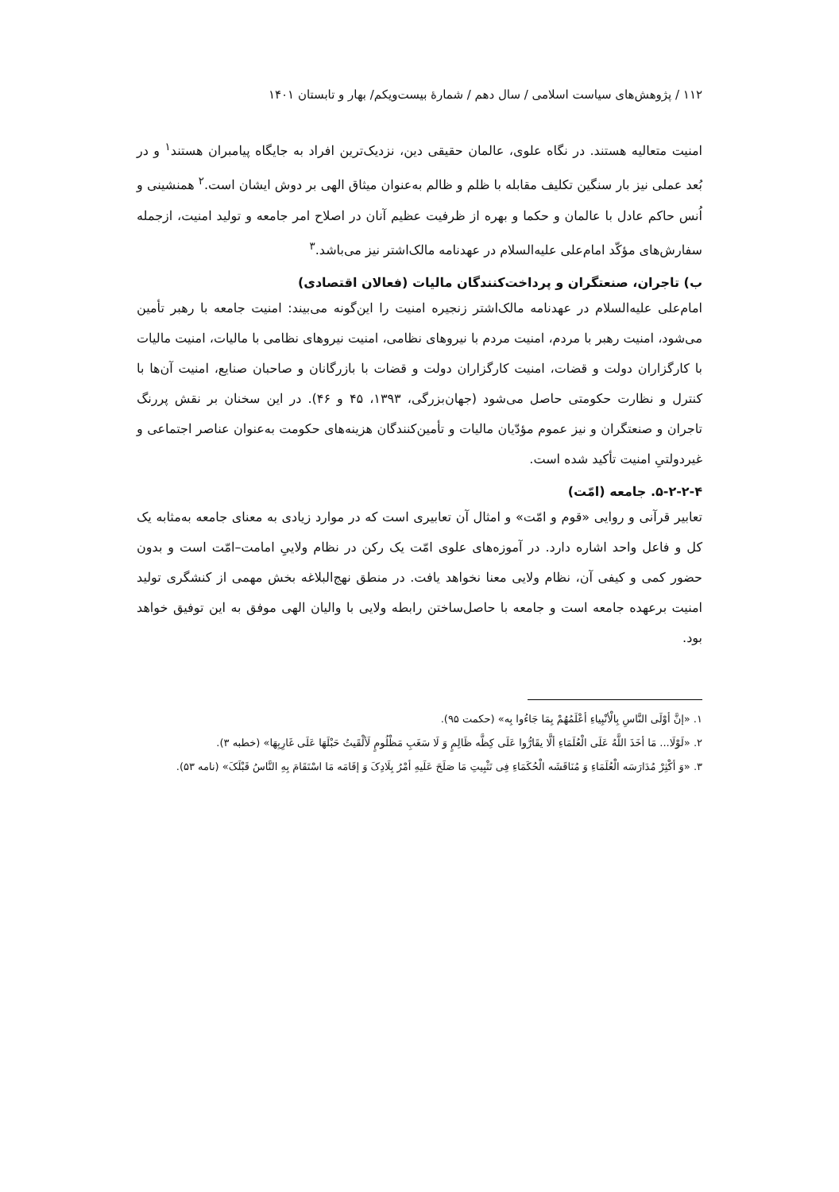۱۱۲ / پژوهش‌های سیاست اسلامی / سال دهم / شمارهٔ بیست‌ویکم/ بهار و تابستان ۱۴۰۱
امنیت متعالیه هستند. در نگاه علوی، عالمان حقیقی دین، نزدیک‌ترین افراد به جایگاه پیامبران هستند<sup>۱</sup> و در بُعد عملی نیز بار سنگین تکلیف مقابله با ظلم و ظالم به‌عنوان میثاق الهی بر دوش ایشان است.<sup>۲</sup> همنشینی و اُنس حاکم عادل با عالمان و حکما و بهره از ظرفیت عظیم آنان در اصلاح امر جامعه و تولید امنیت، ازجمله سفارش‌های مؤکّد امام‌علی‌ علیه‌السلام در عهدنامه مالک‌اشتر نیز می‌باشد.<sup>۳</sup>
ب) تاجران، صنعتگران و پرداخت‌کنندگان مالیات (فعالان اقتصادی)
امام‌علی‌ علیه‌السلام در عهدنامه مالک‌اشتر زنجیره امنیت را این‌گونه می‌بیند: امنیت جامعه با رهبر تأمین می‌شود، امنیت رهبر با مردم، امنیت مردم با نیروهای نظامی، امنیت نیروهای نظامی با مالیات، امنیت مالیات با کارگزاران دولت و قضات، امنیت کارگزاران دولت و قضات با بازرگانان و صاحبان صنایع، امنیت آن‌ها با کنترل و نظارت حکومتی حاصل می‌شود (جهان‌بزرگی، ۱۳۹۳، ۴۵ و ۴۶). در این سخنان بر نقش پررنگ تاجران و صنعتگران و نیز عموم مؤدّیان مالیات و تأمین‌کنندگان هزینه‌های حکومت به‌عنوان عناصر اجتماعی و غیردولتیِ امنیت تأکید شده است.
۵-۲-۲-۴. جامعه (امّت)
تعابیر قرآنی و روایی «قوم و امّت» و امثال آن تعابیری است که در موارد زیادی به معنای جامعه به‌مثابه یک کل و فاعل واحد اشاره دارد. در آموزه‌های علوی امّت یک رکن در نظام ولاییِ امامت–امّت است و بدون حضور کمی و کیفی آن، نظام ولایی معنا نخواهد یافت. در منطق نهج‌البلاغه بخش مهمی از کنشگری تولید امنیت برعهده جامعه است و جامعه با حاصل‌ساختن رابطه ولایی با والیان الهی موفق به این توفیق خواهد بود.
۱. «إنَّ أوْلَی النَّاسِ بِالْأنْبِیاءِ أعْلَمُهُمْ بِمَا جَاءُوا بِه» (حکمت ۹۵).
۲. «لَوْلَا... مَا أخَذَ اللَّهُ عَلَی الْعُلَمَاءِ ألَّا یقَارُّوا عَلَی کِظَّه ظَالِمٍ وَ لَا سَغَبِ مَظْلُومٍ لَألْقَیتُ حَبْلَهَا عَلَی غَارِبِهَا» (خطبه ۳).
۳. «وَ أکْثِرْ مُدَارَسَه الْعُلَمَاءِ وَ مُنَاقَشَه الْحُکَمَاءِ فِی تَثْبِیتِ مَا صَلَحَ عَلَیهِ أمْرُ بِلَادِکَ وَ إقَامَه مَا اسْتَقَامَ بِهِ النَّاسُ قَبْلَکَ» (نامه ۵۳).